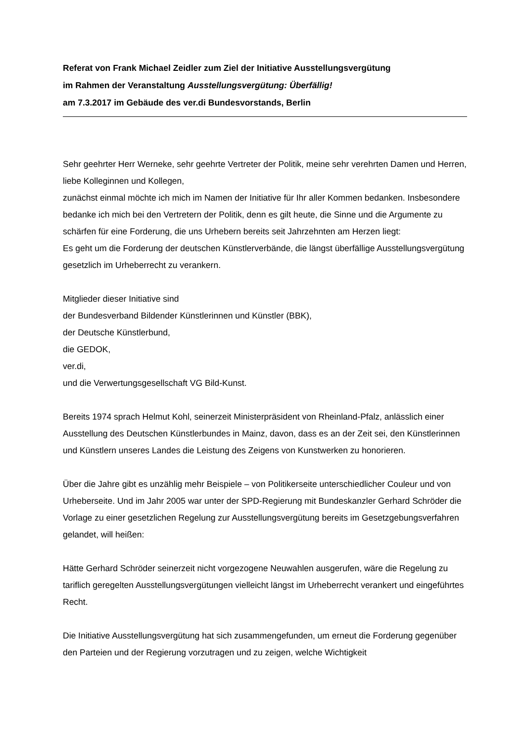Referat von Frank Michael Zeidler zum Ziel der Initiative Ausstellungsvergütung
im Rahmen der Veranstaltung Ausstellungsvergütung: Überfällig!
am 7.3.2017 im Gebäude des ver.di Bundesvorstands, Berlin
Sehr geehrter Herr Werneke, sehr geehrte Vertreter der Politik, meine sehr verehrten Damen und Herren, liebe Kolleginnen und Kollegen,
zunächst einmal möchte ich mich im Namen der Initiative für Ihr aller Kommen bedanken. Insbesondere bedanke ich mich bei den Vertretern der Politik, denn es gilt heute, die Sinne und die Argumente zu schärfen für eine Forderung, die uns Urhebern bereits seit Jahrzehnten am Herzen liegt:
Es geht um die Forderung der deutschen Künstlerverbände, die längst überfällige Ausstellungsvergütung gesetzlich im Urheberrecht zu verankern.
Mitglieder dieser Initiative sind
der Bundesverband Bildender Künstlerinnen und Künstler (BBK),
der Deutsche Künstlerbund,
die GEDOK,
ver.di,
und die Verwertungsgesellschaft VG Bild-Kunst.
Bereits 1974 sprach Helmut Kohl, seinerzeit Ministerpräsident von Rheinland-Pfalz, anlässlich einer Ausstellung des Deutschen Künstlerbundes in Mainz, davon, dass es an der Zeit sei, den Künstlerinnen und Künstlern unseres Landes die Leistung des Zeigens von Kunstwerken zu honorieren.
Über die Jahre gibt es unzählig mehr Beispiele – von Politikerseite unterschiedlicher Couleur und von Urheberseite. Und im Jahr 2005 war unter der SPD-Regierung mit Bundeskanzler Gerhard Schröder die Vorlage zu einer gesetzlichen Regelung zur Ausstellungsvergütung bereits im Gesetzgebungsverfahren gelandet, will heißen:
Hätte Gerhard Schröder seinerzeit nicht vorgezogene Neuwahlen ausgerufen, wäre die Regelung zu tariflich geregelten Ausstellungsvergütungen vielleicht längst im Urheberrecht verankert und eingeführtes Recht.
Die Initiative Ausstellungsvergütung hat sich zusammengefunden, um erneut die Forderung gegenüber den Parteien und der Regierung vorzutragen und zu zeigen, welche Wichtigkeit